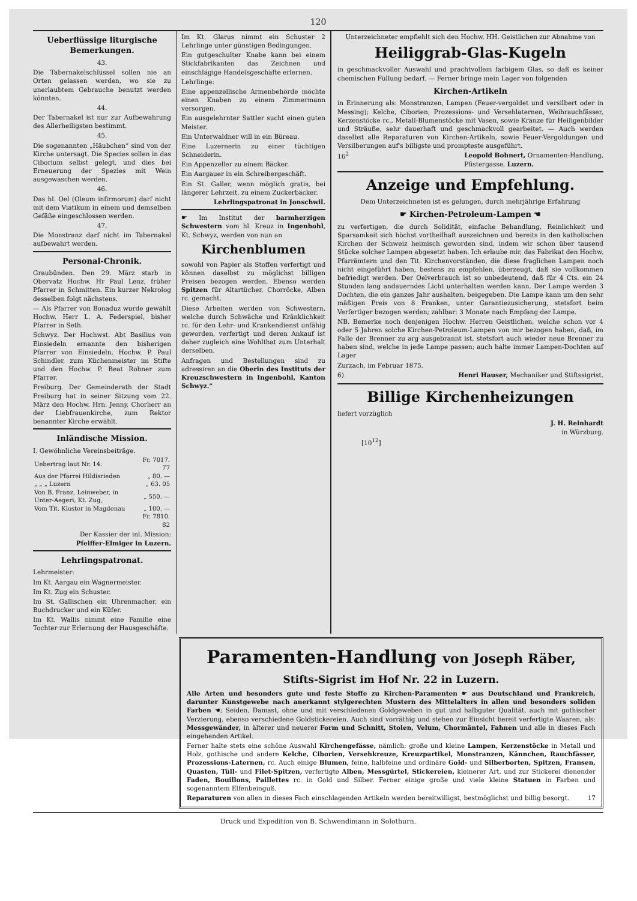120
Ueberflüssige liturgische Bemerkungen.
43.
Die Tabernakelschlüssel sollen nie an Orten gelassen werden, wo sie zu unerlaubtem Gebrauche benutzt werden könnten.
44.
Der Tabernakel ist nur zur Aufbewahrung des Allerheiligsten bestimmt.
45.
Die sogenannten „Häubchen“ sind von der Kirche untersagt. Die Species sollen in das Ciborium selbst gelegt, und dies bei Erneuerung der Spezies mit Wein ausgewaschen werden.
46.
Das hl. Oel (Oleum infirmorum) darf nicht mit dem Viatikum in einem und demselben Gefäße eingeschlossen werden.
47.
Die Monstranz darf nicht im Tabernakel aufbewahrt werden.
Personal-Chronik.
Graubünden. Den 29. März starb in Obervatz Hochw. Hr Paul Lenz, früher Pfarrer in Schmitten. Ein kurzer Nekrolog desselben folgt nächstens.
— Als Pfarrer von Bonaduz wurde gewählt Hochw. Herr L. A. Federspiel, bisher Pfarrer in Seth.
Schwyz. Der Hochwst. Abt Basilius von Einsiedeln ernannte den bisherigen Pfarrer von Einsiedeln, Hochw. P. Paul Schindler, zum Küchenmeister im Stifte und den Hochw. P. Beat Rohner zum Pfarrer.
Freiburg. Der Gemeinderath der Stadt Freiburg hat in seiner Sitzung vom 22. März den Hochw. Hrn. Jenny, Chorherr an der Liebfrauenkirche, zum Rektor benannter Kirche erwählt.
Inländische Mission.
I. Gewöhnliche Vereinsbeiträge.
| Uebertrag laut Nr. 14: | Fr. 7017. 77 |
| Aus der Pfarrei Hildisrieden | „ 80. — |
| „ „ „ Luzern | „ 63. 05 |
| Von B. Franz, Leinweber, in Unter-Aegeri, Kt. Zug, | „ 550. — |
| Vom Tit. Kloster in Magdenau | „ 100. — |
| | Fr. 7810. 82 |
Der Kassier der inl. Mission:
Pfeiffer-Elmiger in Luzern.
Lehrlingspatronat.
Lehrmeister:
Im Kt. Aargau ein Wagnermeister.
Im Kt. Zug ein Schuster.
Im St. Gallischen ein Uhrenmacher, ein Buchdrucker und ein Küfer.
Im Kt. Wallis nimmt eine Familie eine Tochter zur Erlernung der Hausgeschäfte.
Im Kt. Glarus nimmt ein Schuster 2 Lehrlinge unter günstigen Bedingungen.
Ein gutgeschulter Knabe kann bei einem Stickfabrikanten das Zeichnen und einschlägige Handelsgeschäfte erlernen.
Lehrlinge:
Eine appenzellische Armenbehörde möchte einen Knaben zu einem Zimmermann versorgen.
Ein ausgelehrnter Sattler sucht einen guten Meister.
Ein Unterwaldner will in ein Büreau.
Eine Luzernerin zu einer tüchtigen Schneiderin.
Ein Appenzeller zu einem Bäcker.
Ein Aargauer in ein Schreibergeschäft.
Ein St. Galler, wenn möglich gratis, bei längerer Lehrzeit, zu einem Zuckerbäcker.
Lehrlingspatronat in Jonschwil.
☛ Im Institut der barmherzigen Schwestern vom hl. Kreuz in Ingenbohl, Kt. Schwyz, werden von nun an
Kirchenblumen
sowohl von Papier als Stoffen verfertigt und können daselbst zu möglichst billigen Preisen bezogen werden. Ebenso werden Spitzen für Altartücher, Chorröcke, Alben rc. gemacht.
Diese Arbeiten werden von Schwestern, welche durch Schwäche und Kränklichkeit rc. für den Lehr- und Krankendienst unfähig geworden, verfertigt und deren Ankauf ist daher zugleich eine Wohlthat zum Unterhalt derselben.
Anfragen und Bestellungen sind zu adressiren an die Oberin des Instituts der Kreuzschwestern in Ingenbohl, Kanton Schwyz.“
Unterzeichneter empfiehlt sich den Hochw. HH. Geistlichen zur Abnahme von
Heiliggrab-Glas-Kugeln
in geschmackvoller Auswahl und prachtvollem farbigem Glas, so daß es keiner chemischen Füllung bedarf. — Ferner bringe mein Lager von folgenden
Kirchen-Artikeln
in Erinnerung als: Monstranzen, Lampen (Feuer-vergoldet und versilbert oder in Messing); Kelche, Ciborien, Prozessions- und Versehlaternen, Weihrauchfässer, Kerzenstöcke rc., Metall-Blumenstöcke mit Vasen, sowie Kränze für Heiligenbilder und Sträuße, sehr dauerhaft und geschmackvoll gearbeitet. — Auch werden daselbst alle Reparaturen von Kirchen-Artikeln, sowie Feuer-Vergoldungen und Versilberungen auf's billigste und prompteste ausgeführt.
16<sup>2</sup> Leopold Bohnert, Ornamenten-Handlung,
Pfistergasse, Luzern.
Anzeige und Empfehlung.
Dem Unterzeichneten ist es gelungen, durch mehrjährige Erfahrung
☛ Kirchen-Petroleum-Lampen ☚
zu verfertigen, die durch Solidität, einfache Behandlung, Reinlichkeit und Sparsamkeit sich höchst vortheilhaft auszeichnen und bereits in den katholischen Kirchen der Schweiz heimisch geworden sind, indem wir schon über tausend Stücke solcher Lampen abgesetzt haben. Ich erlaube mir, das Fabrikat den Hochw. Pfarrämtern und den Tit. Kirchenvorständen, die diese fraglichen Lampen noch nicht eingeführt haben, bestens zu empfehlen, überzeugt, daß sie vollkommen befriedigt werden. Der Oelverbrauch ist so unbedeutend, daß für 4 Cts. ein 24 Stunden lang andauerndes Licht unterhalten werden kann. Der Lampe werden 3 Dochten, die ein ganzes Jahr aushalten, beigegeben. Die Lampe kann um den sehr mäßigen Preis von 8 Franken, unter Garantiezusicherung, stetsfort beim Verfertiger bezogen werden; zahlbar: 3 Monate nach Empfang der Lampe.
NB. Bemerke noch denjenigen Hochw. Herren Geistlichen, welche schon vor 4 oder 5 Jahren solche Kirchen-Petroleum-Lampen von mir bezogen haben, daß, im Falle der Brenner zu arg ausgebrannt ist, stetsfort auch wieder neue Brenner zu haben sind, welche in jede Lampe passen; auch halte immer Lampen-Dochten auf Lager
Zurzach, im Februar 1875.
6) Henri Hauser, Mechaniker und Stiftssigrist.
Billige Kirchenheizungen
liefert vorzüglich
J. H. Reinhardt
in Würzburg.
[10<sup>12</sup>]
Paramenten-Handlung von Joseph Räber,
Stifts-Sigrist im Hof Nr. 22 in Luzern.
Alle Arten und besonders gute und feste Stoffe zu Kirchen-Paramenten ☛ aus Deutschland und Frankreich, darunter Kunstgewebe nach anerkannt stylgerechten Mustern des Mittelalters in allen und besonders soliden Farben ☚; Seiden, Damast, ohne und mit verschiedenen Goldgeweben in gut und halbguter Qualität, auch mit gothischer Verzierung, ebenso verschiedene Goldstickereien. Auch sind vorräthig und stehen zur Einsicht bereit verfertigte Waaren, als: Messgewänder, in älterer und neuerer Form und Schnitt, Stolen, Velum, Chormäntel, Fahnen und alle in dieses Fach eingehenden Artikel.
Ferner halte stets eine schöne Auswahl Kirchengefässe, nämlich: große und kleine Lampen, Kerzenstöcke in Metall und Holz, gothische und andere Kelche, Ciborien, Versehkreuze, Kreuzpartikel, Monstranzen, Kännchen, Rauchfässer, Prozessions-Laternen, rc. Auch einige Blumen, feine, halbfeine und ordinäre Gold- und Silberborten, Spitzen, Fransen, Quasten, Tüll- und Filet-Spitzen, verfertigte Alben, Messgürtel, Stickereien, kleinerer Art, und zur Stickerei dienender Faden, Bouillons, Paillettes rc. in Gold und Silber. Ferner einige große und viele kleine Statuen in Farben und sogenanntem Elfenbeinguß.
Reparaturen von allen in dieses Fach einschlagenden Artikeln werden bereitwilligst, bestmöglichst und billig besorgt. 17
Druck und Expedition von B. Schwendimann in Solothurn.